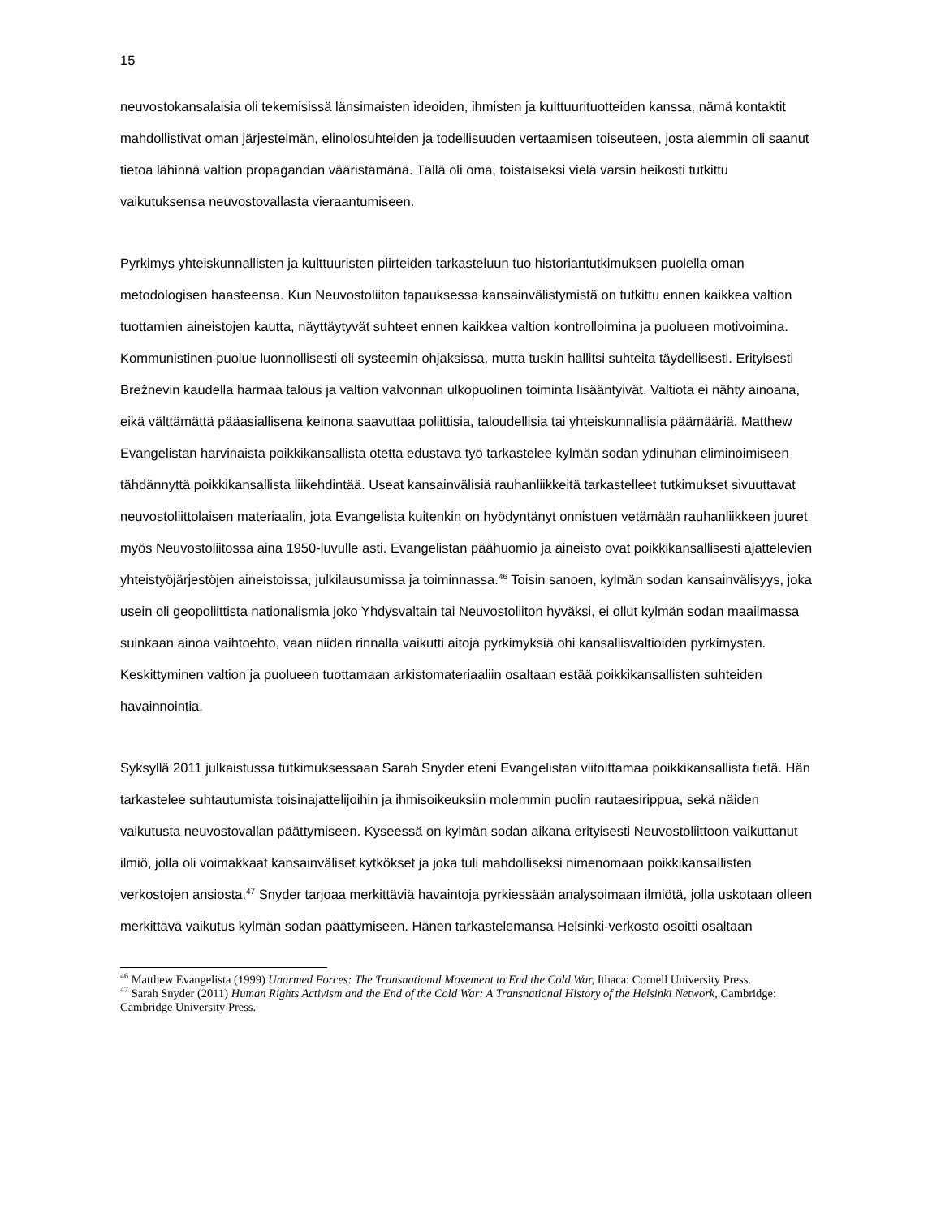15
neuvostokansalaisia oli tekemisissä länsimaisten ideoiden, ihmisten ja kulttuurituotteiden kanssa, nämä kontaktit mahdollistivat oman järjestelmän, elinolosuhteiden ja todellisuuden vertaamisen toiseuteen, josta aiemmin oli saanut tietoa lähinnä valtion propagandan vääristämänä. Tällä oli oma, toistaiseksi vielä varsin heikosti tutkittu vaikutuksensa neuvostovallasta vieraantumiseen.
Pyrkimys yhteiskunnallisten ja kulttuuristen piirteiden tarkasteluun tuo historiantutkimuksen puolella oman metodologisen haasteensa. Kun Neuvostoliiton tapauksessa kansainvälistymistä on tutkittu ennen kaikkea valtion tuottamien aineistojen kautta, näyttäytyvät suhteet ennen kaikkea valtion kontrolloimina ja puolueen motivoimina. Kommunistinen puolue luonnollisesti oli systeemin ohjaksissa, mutta tuskin hallitsi suhteita täydellisesti. Erityisesti Brežnevin kaudella harmaa talous ja valtion valvonnan ulkopuolinen toiminta lisääntyivät. Valtiota ei nähty ainoana, eikä välttämättä pääasiallisena keinona saavuttaa poliittisia, taloudellisia tai yhteiskunnallisia päämääriä. Matthew Evangelistan harvinaista poikkikansallista otetta edustava työ tarkastelee kylmän sodan ydinuhan eliminoimiseen tähdännyttä poikkikansallista liikehdintää. Useat kansainvälisiä rauhanliikkeitä tarkastelleet tutkimukset sivuuttavat neuvostoliittolaisen materiaalin, jota Evangelista kuitenkin on hyödyntänyt onnistuen vetämään rauhanliikkeen juuret myös Neuvostoliitossa aina 1950-luvulle asti. Evangelistan päähuomio ja aineisto ovat poikkikansallisesti ajattelevien yhteistyöjärjestöjen aineistoissa, julkilausumissa ja toiminnassa.<sup>46</sup> Toisin sanoen, kylmän sodan kansainvälisyys, joka usein oli geopoliittista nationalismia joko Yhdysvaltain tai Neuvostoliiton hyväksi, ei ollut kylmän sodan maailmassa suinkaan ainoa vaihtoehto, vaan niiden rinnalla vaikutti aitoja pyrkimyksiä ohi kansallisvaltioiden pyrkimysten. Keskittyminen valtion ja puolueen tuottamaan arkistomateriaaliin osaltaan estää poikkikansallisten suhteiden havainnointia.
Syksyllä 2011 julkaistussa tutkimuksessaan Sarah Snyder eteni Evangelistan viitoittamaa poikkikansallista tietä. Hän tarkastelee suhtautumista toisinajattelijoihin ja ihmisoikeuksiin molemmin puolin rautaesirippua, sekä näiden vaikutusta neuvostovallan päättymiseen. Kyseessä on kylmän sodan aikana erityisesti Neuvostoliittoon vaikuttanut ilmiö, jolla oli voimakkaat kansainväliset kytkökset ja joka tuli mahdolliseksi nimenomaan poikkikansallisten verkostojen ansiosta.<sup>47</sup> Snyder tarjoaa merkittäviä havaintoja pyrkiessään analysoimaan ilmiötä, jolla uskotaan olleen merkittävä vaikutus kylmän sodan päättymiseen. Hänen tarkastelemansa Helsinki-verkosto osoitti osaltaan
<sup>46</sup> Matthew Evangelista (1999) Unarmed Forces: The Transnational Movement to End the Cold War, Ithaca: Cornell University Press.
<sup>47</sup> Sarah Snyder (2011) Human Rights Activism and the End of the Cold War: A Transnational History of the Helsinki Network, Cambridge: Cambridge University Press.